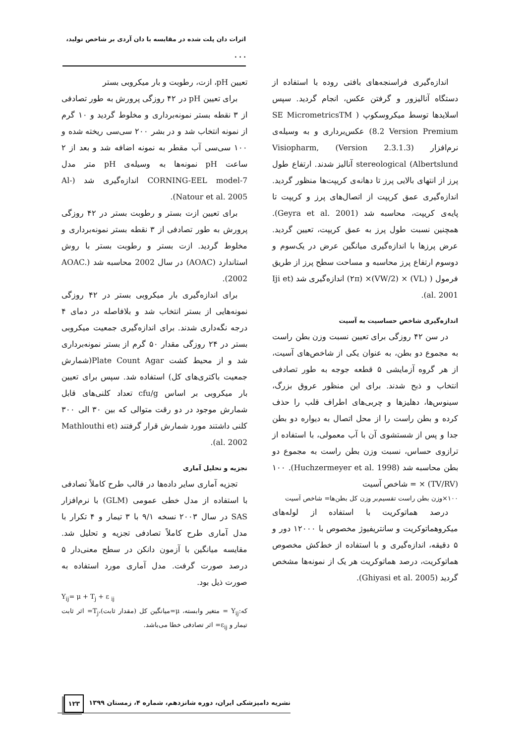اثرات دان پلت شده در مقایسه با دان آردی بر شاخص تولید، . . .
اندازه‌گیری فراسنجه‌های بافتی روده با استفاده از دستگاه آنالیزور و گرفتن عکس، انجام گردید. سپس اسلایدها توسط میکروسکوپ ( SE MicrometricsTM 8.2 Version Premium) عکس‌برداری و به وسیله‌ی نرم‌افزار Visiopharm, (Version 2.3.1.3) stereological (Albertslund آنالیز شدند. ارتفاع طول پرز از انتهای بالایی پرز تا دهانه‌ی کریپت‌ها منظور گردید. اندازه‌گیری عمق کریپت از اتصال‌های پرز و کریپت تا پایه‌ی کریپت، محاسبه شد (Geyra et al. 2001). همچنین نسبت طول پرز به عمق کریپت، تعیین گردید. عرض پرزها با اندازه‌گیری میانگین عرض در یک‌سوم و دوسوم ارتفاع پرز محاسبه و مساحت سطح پرز از طریق فرمول ( (VL) × (VW/2)× (۲π) اندازه‌گیری شد (Iji et al. 2001).
اندازه‌گیری شاخص حساسیت به آسیت
در سن ۴۲ روزگی برای تعیین نسبت وزن بطن راست به مجموع دو بطن، به عنوان یکی از شاخص‌های آسیت، از هر گروه آزمایشی ۵ قطعه جوجه به طور تصادفی انتخاب و ذبح شدند. برای این منظور عروق بزرگ، سینوس‌ها، دهلیزها و چربی‌های اطراف قلب را حذف کرده و بطن راست را از محل اتصال به دیواره دو بطن جدا و پس از شستشوی آن با آب معمولی، با استفاده از ترازوی حساس، نسبت وزن بطن راست به مجموع دو بطن محاسبه شد (Huchzermeyer et al. 1998). ۱۰۰ × (TV/RV) = شاخص آسیت
۱۰۰×وزن بطن راست تقسیم‌بر وزن کل بطن‌ها= شاخص آسیت
درصد هماتوکریت با استفاده از لوله‌های میکروهماتوکریت و سانتریفیوژ مخصوص با ۱۲۰۰۰ دور و ۵ دقیقه، اندازه‌گیری و با استفاده از خط‌کش مخصوص هماتوکریت، درصد هماتوکریت هر یک از نمونه‌ها مشخص گردید (Ghiyasi et al. 2005).
تعیین pH، ازت، رطوبت و بار میکروبی بستر
برای تعیین pH در ۴۲ روزگی پرورش به طور تصادفی از ۳ نقطه بستر نمونه‌برداری و مخلوط گردید و ۱۰ گرم از نمونه انتخاب شد و در بشر ۲۰۰ سی‌سی ریخته شده و ۱۰۰ سی‌سی آب مقطر به نمونه اضافه شد و بعد از ۲ ساعت pH نمونه‌ها به وسیله‌ی pH متر مدل CORNING-EEL model-7 اندازه‌گیری شد (Al-Natour et al. 2005).
برای تعیین ازت بستر و رطوبت بستر در ۴۲ روزگی پرورش به طور تصادفی از ۳ نقطه بستر نمونه‌برداری و مخلوط گردید. ازت بستر و رطوبت بستر با روش استاندارد (AOAC) در سال 2002 محاسبه شد (AOAC. 2002).
برای اندازه‌گیری بار میکروبی بستر در ۴۲ روزگی نمونه‌هایی از بستر انتخاب شد و بلافاصله در دمای ۴ درجه نگه‌داری شدند. برای اندازه‌گیری جمعیت میکروبی بستر در ۲۴ روزگی مقدار ۵۰ گرم از بستر نمونه‌برداری شد و از محیط کشت Plate Count Agar(شمارش جمعیت باکتری‌های کل) استفاده شد. سپس برای تعیین بار میکروبی بر اساس cfu/g تعداد کلنی‌های قابل شمارش موجود در دو رقت متوالی که بین ۳۰ الی ۳۰۰ کلنی داشتند مورد شمارش قرار گرفتند (Mathlouthi et al. 2002).
تجزیه و تحلیل آماری
تجزیه آماری سایر داده‌ها در قالب طرح کاملاً تصادفی با استفاده از مدل خطی عمومی (GLM) با نرم‌افزار SAS در سال ۲۰۰۳ نسخه ۹/۱ با ۳ تیمار و ۴ تکرار با مدل آماری طرح کاملاً تصادفی تجزیه و تحلیل شد. مقایسه میانگین با آزمون دانکن در سطح معنی‌دار ۵ درصد صورت گرفت. مدل آماری مورد استفاده به صورت ذیل بود.
Y<sub>ij</sub>= μ + T<sub>j</sub> + ε <sub>ij</sub>
که:Y<sub>ij</sub> = متغیر وابسته، μ=میانگین کل (مقدار ثابت)،T<sub>j</sub>= اثر ثابت تیمار و ε<sub>ij</sub>= اثر تصادفی خطا می‌باشد.
نشریه دامپزشکی ایران، دوره شانزدهم، شماره ۴، زمستان ۱۳۹۹ ۱۲۳